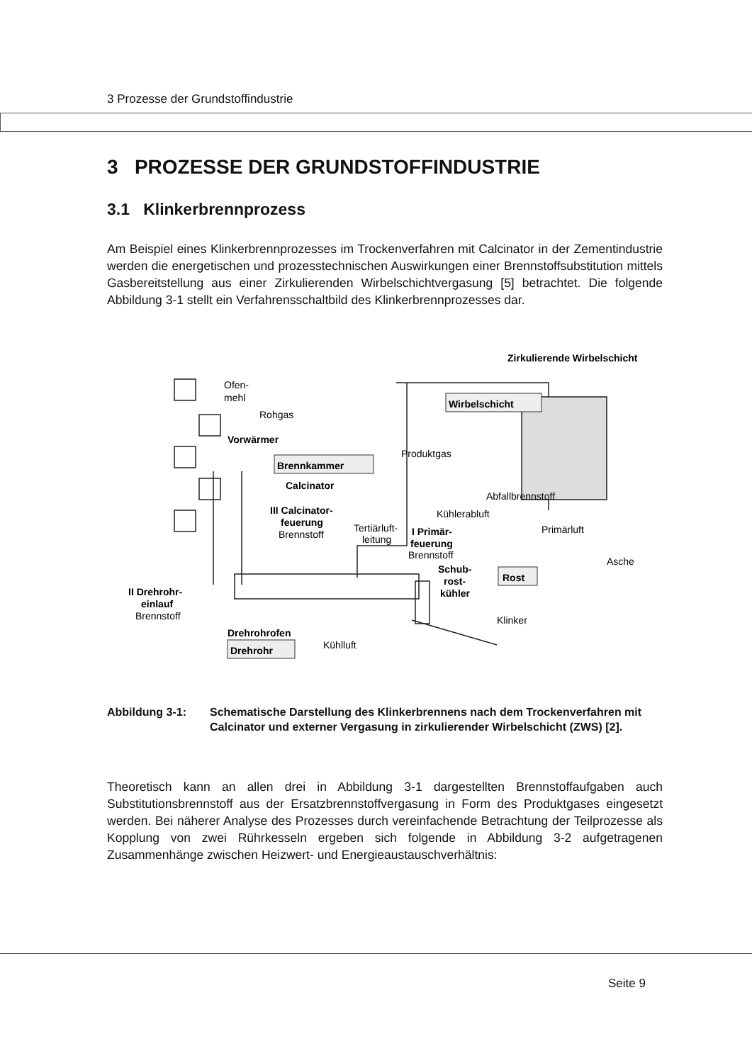3 Prozesse der Grundstoffindustrie
3 PROZESSE DER GRUNDSTOFFINDUSTRIE
3.1 Klinkerbrennprozess
Am Beispiel eines Klinkerbrennprozesses im Trockenverfahren mit Calcinator in der Zementindustrie werden die energetischen und prozesstechnischen Auswirkungen einer Brennstoffsubstitution mittels Gasbereitstellung aus einer Zirkulierenden Wirbelschichtvergasung [5] betrachtet. Die folgende Abbildung 3-1 stellt ein Verfahrensschaltbild des Klinkerbrennprozesses dar.
Wirbelschicht
Brennkammer
Rost
Drehrohr
Zirkulierende Wirbelschicht
Ofen-
mehl
Rohgas
Vorwärmer
Produktgas
Calcinator
Abfallbrennstoff
III Calcinator-
feuerung
Brennstoff
Kühlerabluft
Primärluft
Tertiärluft-
leitung
I Primär-
feuerung
Brennstoff
Asche
Schub-
rost-
kühler
II Drehrohr-
einlauf
Brennstoff
Klinker
Drehrohrofen
Kühlluft
Abbildung 3-1: Schematische Darstellung des Klinkerbrennens nach dem Trockenverfahren mit Calcinator und externer Vergasung in zirkulierender Wirbelschicht (ZWS) [2].
Theoretisch kann an allen drei in Abbildung 3-1 dargestellten Brennstoffaufgaben auch Substitutionsbrennstoff aus der Ersatzbrennstoffvergasung in Form des Produktgases eingesetzt werden. Bei näherer Analyse des Prozesses durch vereinfachende Betrachtung der Teilprozesse als Kopplung von zwei Rührkesseln ergeben sich folgende in Abbildung 3-2 aufgetragenen Zusammenhänge zwischen Heizwert- und Energieaustauschverhältnis:
Seite 9